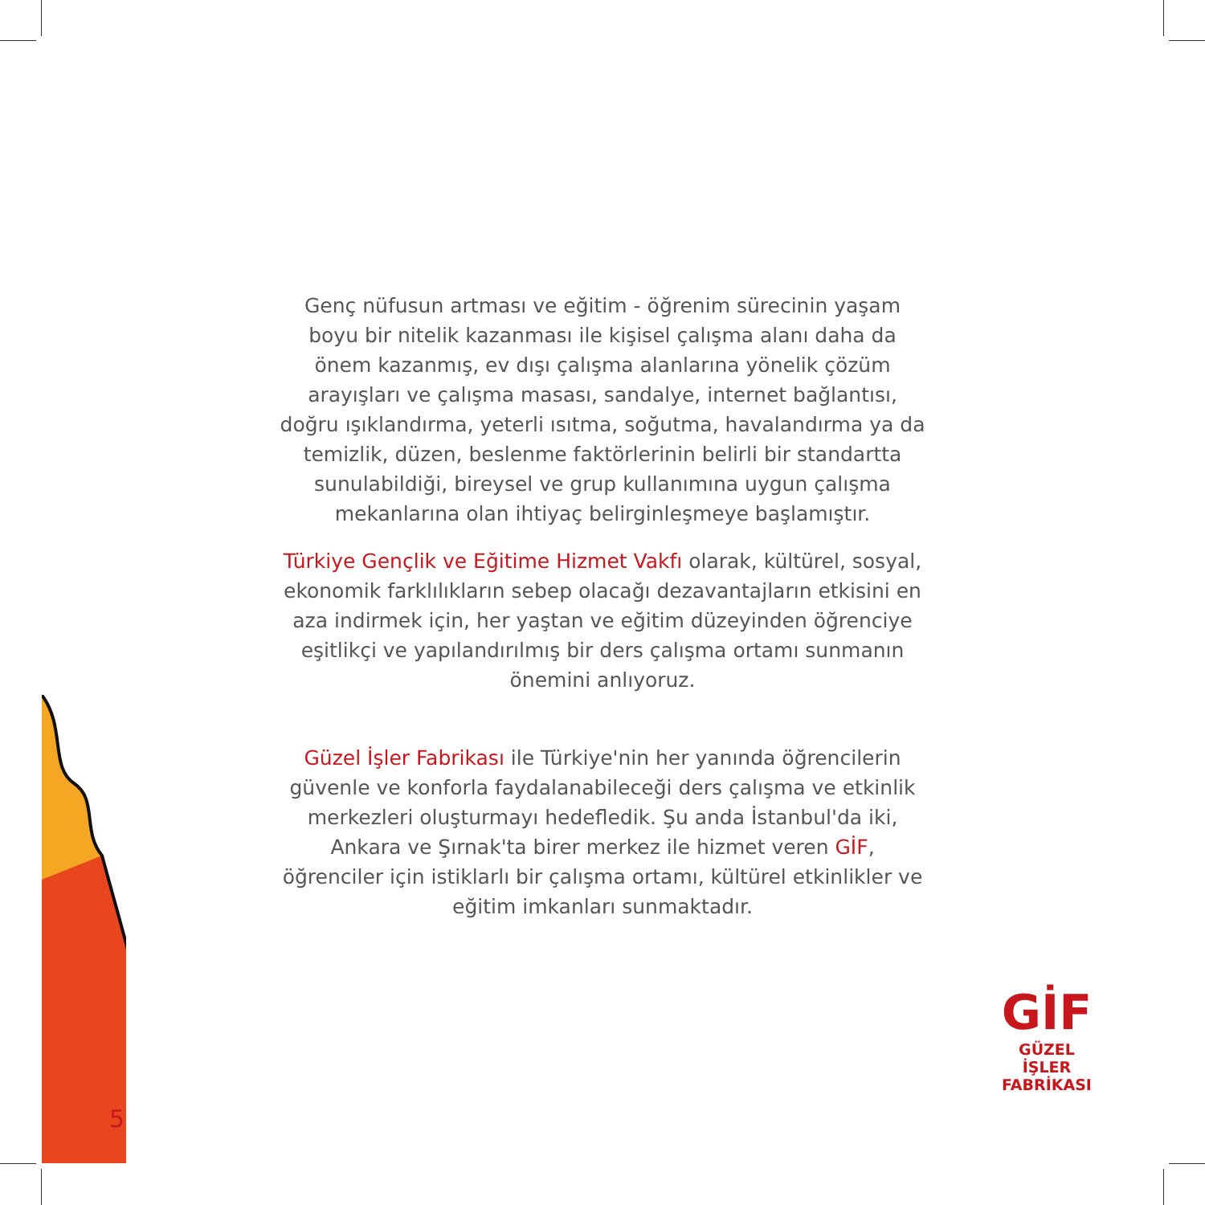5
Genç nüfusun artması ve eğitim - öğrenim sürecinin yaşam boyu bir nitelik kazanması ile kişisel çalışma alanı daha da önem kazanmış, ev dışı çalışma alanlarına yönelik çözüm arayışları ve çalışma masası, sandalye, internet bağlantısı, doğru ışıklandırma, yeterli ısıtma, soğutma, havalandırma ya da temizlik, düzen, beslenme faktörlerinin belirli bir standartta sunulabildiği, bireysel ve grup kullanımına uygun çalışma mekanlarına olan ihtiyaç belirginleşmeye başlamıştır.
Türkiye Gençlik ve Eğitime Hizmet Vakfı olarak, kültürel, sosyal, ekonomik farklılıkların sebep olacağı dezavantajların etkisini en aza indirmek için, her yaştan ve eğitim düzeyinden öğrenciye eşitlikçi ve yapılandırılmış bir ders çalışma ortamı sunmanın önemini anlıyoruz.
Güzel İşler Fabrikası ile Türkiye'nin her yanında öğrencilerin güvenle ve konforla faydalanabileceği ders çalışma ve etkinlik merkezleri oluşturmayı hedefledik. Şu anda İstanbul'da iki, Ankara ve Şırnak'ta birer merkez ile hizmet veren GİF, öğrenciler için istiklarlı bir çalışma ortamı, kültürel etkinlikler ve eğitim imkanları sunmaktadır.
GİF
GÜZEL İŞLER
FABRİKASI